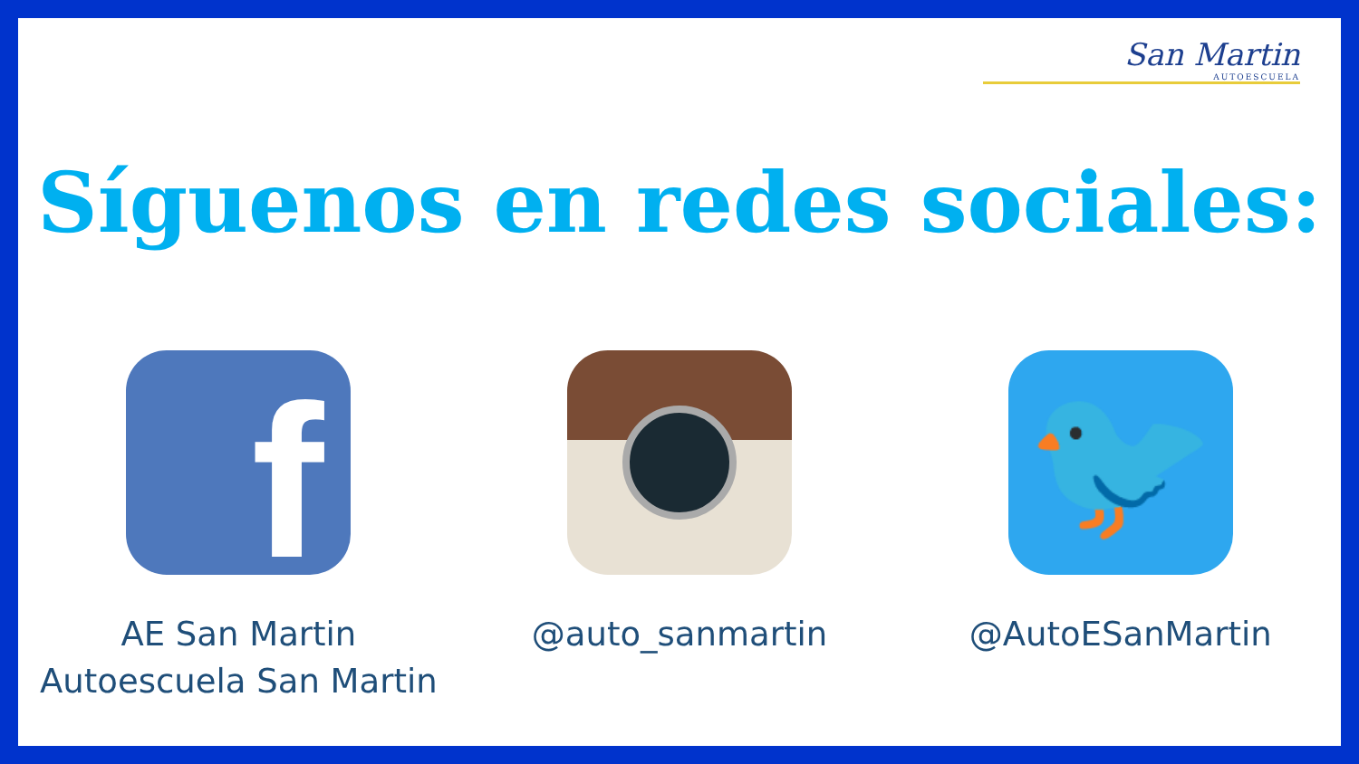San Martin
AUTOESCUELA
Síguenos en redes sociales:
f
AE San Martin
Autoescuela San Martin
@auto_sanmartin
🐦
@AutoESanMartin